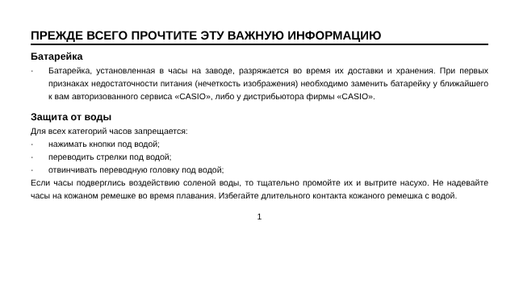ПРЕЖДЕ ВСЕГО ПРОЧТИТЕ ЭТУ ВАЖНУЮ ИНФОРМАЦИЮ
Батарейка
· Батарейка, установленная в часы на заводе, разряжается во время их доставки и хранения. При первых признаках недостаточности питания (нечеткость изображения) необходимо заменить батарейку у ближайшего к вам авторизованного сервиса «CASIO», либо у дистрибьютора фирмы «CASIO».
Защита от воды
Для всех категорий часов запрещается:
· нажимать кнопки под водой;
· переводить стрелки под водой;
· отвинчивать переводную головку под водой;
Если часы подверглись воздействию соленой воды, то тщательно промойте их и вытрите насухо. Не надевайте часы на кожаном ремешке во время плавания. Избегайте длительного контакта кожаного ремешка с водой.
1